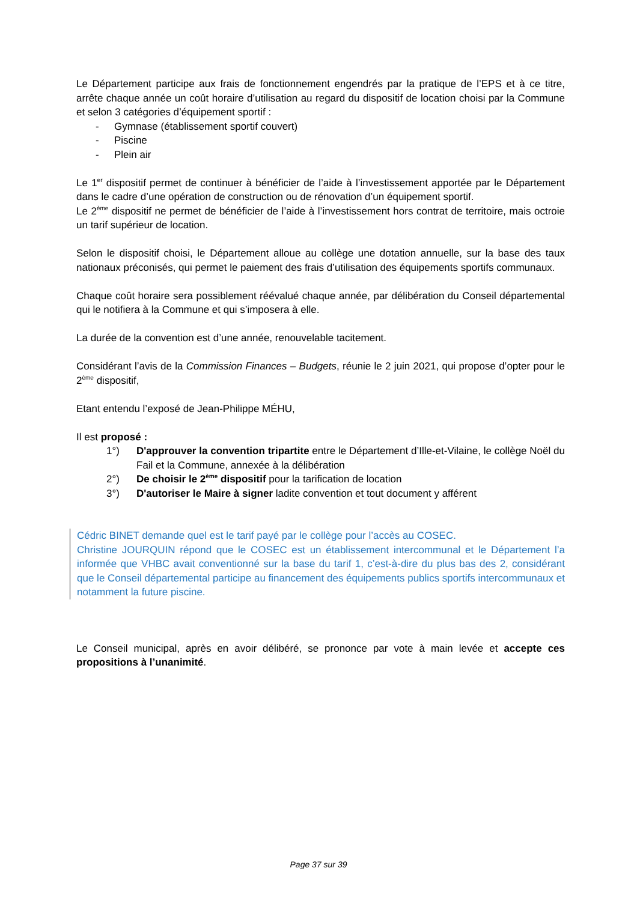Le Département participe aux frais de fonctionnement engendrés par la pratique de l’EPS et à ce titre, arrête chaque année un coût horaire d’utilisation au regard du dispositif de location choisi par la Commune et selon 3 catégories d’équipement sportif :
- Gymnase (établissement sportif couvert)
- Piscine
- Plein air
Le 1<sup>er</sup> dispositif permet de continuer à bénéficier de l’aide à l’investissement apportée par le Département dans le cadre d’une opération de construction ou de rénovation d’un équipement sportif.
Le 2<sup>ème</sup> dispositif ne permet de bénéficier de l’aide à l’investissement hors contrat de territoire, mais octroie un tarif supérieur de location.
Selon le dispositif choisi, le Département alloue au collège une dotation annuelle, sur la base des taux nationaux préconisés, qui permet le paiement des frais d’utilisation des équipements sportifs communaux.
Chaque coût horaire sera possiblement réévalué chaque année, par délibération du Conseil départemental qui le notifiera à la Commune et qui s’imposera à elle.
La durée de la convention est d’une année, renouvelable tacitement.
Considérant l’avis de la Commission Finances – Budgets, réunie le 2 juin 2021, qui propose d’opter pour le 2<sup>ème</sup> dispositif,
Etant entendu l’exposé de Jean-Philippe MÉHU,
Il est proposé :
1°) D'approuver la convention tripartite entre le Département d’Ille-et-Vilaine, le collège Noël du Fail et la Commune, annexée à la délibération
2°) De choisir le 2<sup>ème</sup> dispositif pour la tarification de location
3°) D'autoriser le Maire à signer ladite convention et tout document y afférent
Cédric BINET demande quel est le tarif payé par le collège pour l’accès au COSEC.
Christine JOURQUIN répond que le COSEC est un établissement intercommunal et le Département l’a informée que VHBC avait conventionné sur la base du tarif 1, c’est-à-dire du plus bas des 2, considérant que le Conseil départemental participe au financement des équipements publics sportifs intercommunaux et notamment la future piscine.
Le Conseil municipal, après en avoir délibéré, se prononce par vote à main levée et accepte ces propositions à l’unanimité.
Page 37 sur 39